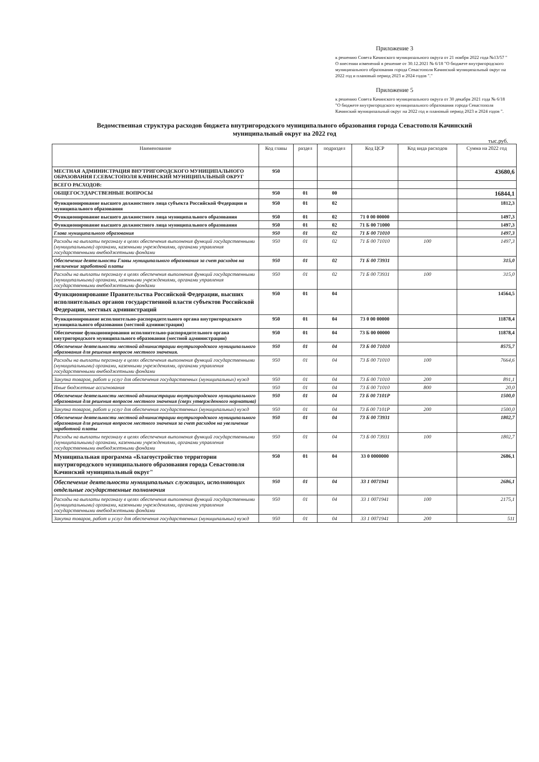Приложение 3
к решению Совета Качинского муниципального округа от 21 ноября 2022 года №13/57 " О внесении изменений в решение от 30.12.2021 № 6/18 "О бюджете внутригородского муниципального образования города Севастополя Качинский муниципальный округ на 2022 год и плановый период 2023 и 2024 годов "."
Приложение 5
к решению Совета Качинского муниципального округа от 30 декабря 2021 года № 6/18 "О бюджете внутригородского муниципального образования города Севастополя Качинский муниципальный округ на 2022 год и плановый период 2023 и 2024 годов ".
Ведомственная структура расходов бюджета внутригородского муниципального образования города Севастополя Качинский муниципальный округ на 2022 год
тыс.руб.
| Наименование | Код главы | раздел | подраздел | Код ЦСР | Код вида расходов | Сумма на 2022 год |
| --- | --- | --- | --- | --- | --- | --- |
| МЕСТНАЯ АДМИНИСТРАЦИЯ ВНУТРИГОРОДСКОГО МУНИЦИПАЛЬНОГО ОБРАЗОВАНИЯ Г.СЕВАСТОПОЛЯ КАЧИНСКИЙ МУНИЦИПАЛЬНЫЙ ОКРУГ | 950 | | | | | 43680,6 |
| ВСЕГО РАСХОДОВ: | | | | | | |
| ОБЩЕГОСУДАРСТВЕННЫЕ ВОПРОСЫ | 950 | 01 | 00 | | | 16844,1 |
| Функционирование высшего должностного лица субъекта Российской Федерации и муниципального образования | 950 | 01 | 02 | | | 1812,3 |
| Функционирование высшего должностного лица муниципального образования | 950 | 01 | 02 | 71 0 00 00000 | | 1497,3 |
| Функционирование высшего должностного лица муниципального образования | 950 | 01 | 02 | 71 Б 00 71000 | | 1497,3 |
| Глава муниципального образования | 950 | 01 | 02 | 71 Б 00 71010 | | 1497,3 |
| Расходы на выплаты персоналу в целях обеспечения выполнения функций государственными (муниципальными) органами, казенными учреждениями, органами управления государственными внебюджетными фондами | 950 | 01 | 02 | 71 Б 00 71010 | 100 | 1497,3 |
| Обеспечение деятельности Главы муниципального образования за счет расходов на увеличение заработной платы | 950 | 01 | 02 | 71 Б 00 73931 | | 315,0 |
| Расходы на выплаты персоналу в целях обеспечения выполнения функций государственными (муниципальными) органами, казенными учреждениями, органами управления государственными внебюджетными фондами | 950 | 01 | 02 | 71 Б 00 73931 | 100 | 315,0 |
| Функционирование Правительства Российской Федерации, высших исполнительных органов государственной власти субъектов Российской Федерации, местных администраций | 950 | 01 | 04 | | | 14564,5 |
| Функционирование исполнительно-распорядительного органа внутригородского муниципального образования (местной администрации) | 950 | 01 | 04 | 73 0 00 00000 | | 11878,4 |
| Обеспечение функционирования исполнительно-распорядительного органа внутригородского муниципального образования (местной администрации) | 950 | 01 | 04 | 73 Б 00 00000 | | 11878,4 |
| Обеспечение деятельности местной администрации внутригородского муниципального образования для решения вопросов местного значения. | 950 | 01 | 04 | 73 Б 00 71010 | | 8575,7 |
| Расходы на выплаты персоналу в целях обеспечения выполнения функций государственными (муниципальными) органами, казенными учреждениями, органами управления государственными внебюджетными фондами | 950 | 01 | 04 | 73 Б 00 71010 | 100 | 7664,6 |
| Закупка товаров, работ и услуг для обеспечения государственных (муниципальных) нужд | 950 | 01 | 04 | 73 Б 00 71010 | 200 | 891,1 |
| Иные бюджетные ассигнования | 950 | 01 | 04 | 73 Б 00 71010 | 800 | 20,0 |
| Обеспечение деятельности местной администрации внутригородского муниципального образования для решения вопросов местного значения (сверх утвержденного норматива) | 950 | 01 | 04 | 73 Б 00 7101Р | | 1500,0 |
| Закупка товаров, работ и услуг для обеспечения государственных (муниципальных) нужд | 950 | 01 | 04 | 73 Б 00 7101Р | 200 | 1500,0 |
| Обеспечение деятельности местной администрации внутригородского муниципального образования для решения вопросов местного значения за счет расходов на увеличение заработной платы | 950 | 01 | 04 | 73 Б 00 73931 | | 1802,7 |
| Расходы на выплаты персоналу в целях обеспечения выполнения функций государственными (муниципальными) органами, казенными учреждениями, органами управления государственными внебюджетными фондами | 950 | 01 | 04 | 73 Б 00 73931 | 100 | 1802,7 |
| Муниципальная программа «Благоустройство территории внутригородского муниципального образования города Севастополя Качинский муниципальный округ" | 950 | 01 | 04 | 33 0 0000000 | | 2686,1 |
| Обеспечение деятельности муниципальных служащих, исполняющих отдельные государственные полномочия | 950 | 01 | 04 | 33 1 0071941 | | 2686,1 |
| Расходы на выплаты персоналу в целях обеспечения выполнения функций государственными (муниципальными) органами, казенными учреждениями, органами управления государственными внебюджетными фондами | 950 | 01 | 04 | 33 1 0071941 | 100 | 2175,1 |
| Закупка товаров, работ и услуг для обеспечения государственных (муниципальных) нужд | 950 | 01 | 04 | 33 1 0071941 | 200 | 511 |